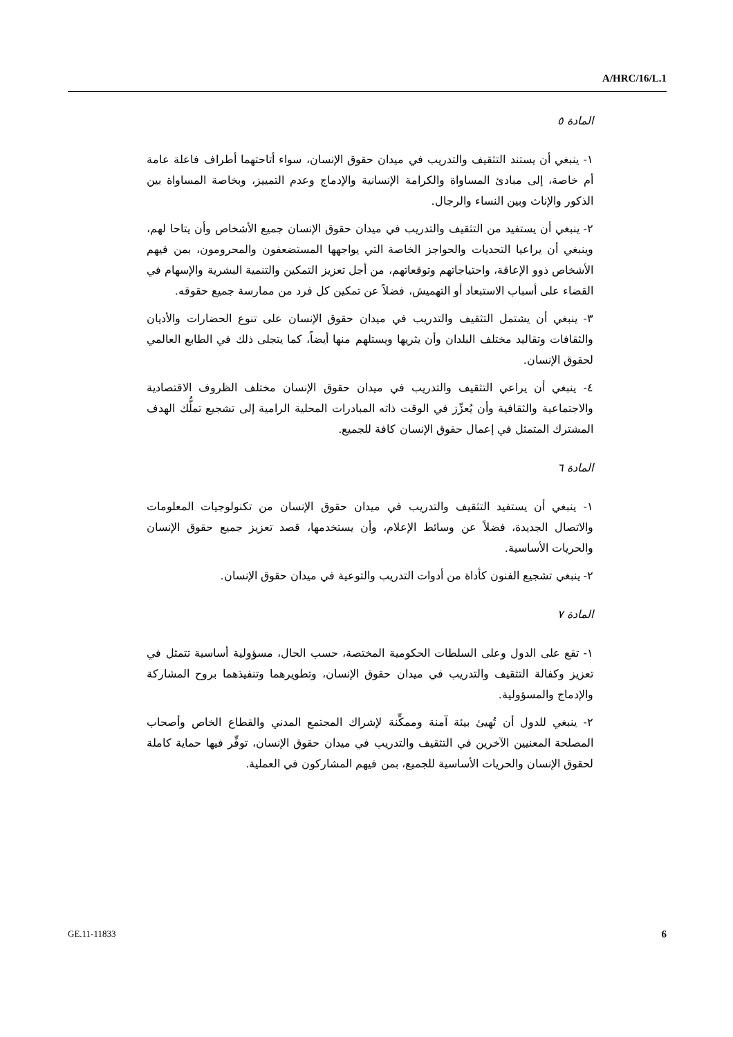A/HRC/16/L.1
المادة ٥
١- ينبغي أن يستند التثقيف والتدريب في ميدان حقوق الإنسان، سواء أتاحتهما أطراف فاعلة عامة أم خاصة، إلى مبادئ المساواة والكرامة الإنسانية والإدماج وعدم التمييز، وبخاصة المساواة بين الذكور والإناث وبين النساء والرجال.
٢- ينبغي أن يستفيد من التثقيف والتدريب في ميدان حقوق الإنسان جميع الأشخاص وأن يتاحا لهم، وينبغي أن يراعيا التحديات والحواجز الخاصة التي يواجهها المستضعفون والمحرومون، بمن فيهم الأشخاص ذوو الإعاقة، واحتياجاتهم وتوقعاتهم، من أجل تعزيز التمكين والتنمية البشرية والإسهام في القضاء على أسباب الاستبعاد أو التهميش، فضلاً عن تمكين كل فرد من ممارسة جميع حقوقه.
٣- ينبغي أن يشتمل التثقيف والتدريب في ميدان حقوق الإنسان على تنوع الحضارات والأديان والثقافات وتقاليد مختلف البلدان وأن يثريها ويستلهم منها أيضاً، كما يتجلى ذلك في الطابع العالمي لحقوق الإنسان.
٤- ينبغي أن يراعي التثقيف والتدريب في ميدان حقوق الإنسان مختلف الظروف الاقتصادية والاجتماعية والثقافية وأن يُعزِّز في الوقت ذاته المبادرات المحلية الرامية إلى تشجيع تملُّك الهدف المشترك المتمثل في إعمال حقوق الإنسان كافة للجميع.
المادة ٦
١- ينبغي أن يستفيد التثقيف والتدريب في ميدان حقوق الإنسان من تكنولوجيات المعلومات والاتصال الجديدة، فضلاً عن وسائط الإعلام، وأن يستخدمها، قصد تعزيز جميع حقوق الإنسان والحريات الأساسية.
٢- ينبغي تشجيع الفنون كأداة من أدوات التدريب والتوعية في ميدان حقوق الإنسان.
المادة ٧
١- تقع على الدول وعلى السلطات الحكومية المختصة، حسب الحال، مسؤولية أساسية تتمثل في تعزيز وكفالة التثقيف والتدريب في ميدان حقوق الإنسان، وتطويرهما وتنفيذهما بروح المشاركة والإدماج والمسؤولية.
٢- ينبغي للدول أن تُهيئ بيئة آمنة وممكِّنة لإشراك المجتمع المدني والقطاع الخاص وأصحاب المصلحة المعنيين الآخرين في التثقيف والتدريب في ميدان حقوق الإنسان، توفِّر فيها حماية كاملة لحقوق الإنسان والحريات الأساسية للجميع، بمن فيهم المشاركون في العملية.
GE.11-11833 6